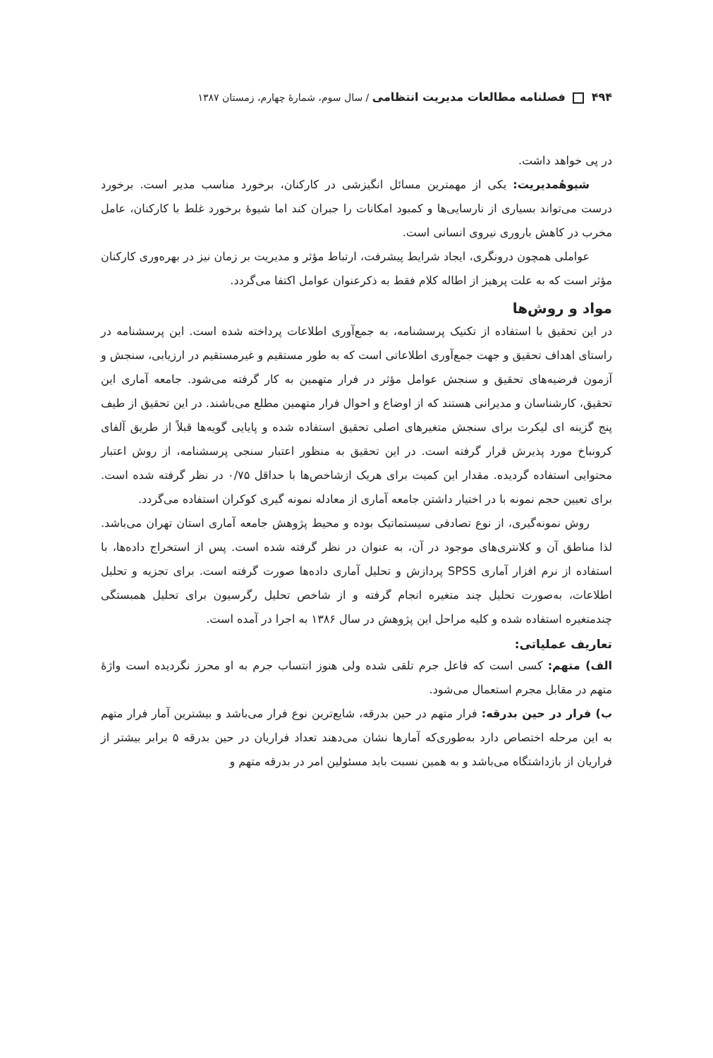۴۹۴ فصلنامه مطالعات مدیریت انتظامی / سال سوم، شمارهٔ چهارم، زمستان ۱۳۸۷
در پی خواهد داشت.
شیوهٔمدیریت: یکی از مهمترین مسائل انگیزشی در کارکنان، برخورد مناسب مدیر است. برخورد درست می‌تواند بسیاری از نارسایی‌ها و کمبود امکانات را جبران کند اما شیوهٔ برخورد غلط با کارکنان، عامل مخرب در کاهش باروری نیروی انسانی است.
عواملی همچون درونگری، ایجاد شرایط پیشرفت، ارتباط مؤثر و مدیریت بر زمان نیز در بهره‌وری کارکنان مؤثر است که به علت پرهیز از اطاله کلام فقط به ذکرعنوان عوامل اکتفا می‌گردد.
مواد و روش‌ها
در این تحقیق با استفاده از تکنیک پرسشنامه، به جمع‌آوری اطلاعات پرداخته شده است. این پرسشنامه در راستای اهداف تحقیق و جهت جمع‌آوری اطلاعاتی است که به طور مستقیم و غیرمستقیم در ارزیابی، سنجش و آزمون فرضیه‌های تحقیق و سنجش عوامل مؤثر در فرار متهمین به کار گرفته می‌شود. جامعه آماری این تحقیق، کارشناسان و مدیرانی هستند که از اوضاع و احوال فرار متهمین مطلع می‌باشند. در این تحقیق از طیف پنج گزینه ای لیکرت برای سنجش متغیرهای اصلی تحقیق استفاده شده و پایایی گویه‌ها قبلاً از طریق آلفای کرونباخ مورد پذیرش قرار گرفته است. در این تحقیق به منظور اعتبار سنجی پرسشنامه، از روش اعتبار محتوایی استفاده گردیده. مقدار این کمیت برای هریک ازشاخص‌ها با حداقل ۰/۷۵ در نظر گرفته شده است. برای تعیین حجم نمونه با در اختیار داشتن جامعه آماری از معادله نمونه گیری کوکران استفاده می‌گردد.
روش نمونه‌گیری، از نوع تصادفی سیستماتیک بوده و محیط پژوهش جامعه آماری استان تهران می‌باشد. لذا مناطق آن و کلانتری‌های موجود در آن، به عنوان در نظر گرفته شده است. پس از استخراج داده‌ها، با استفاده از نرم افزار آماری SPSS پردازش و تحلیل آماری داده‌ها صورت گرفته است. برای تجزیه و تحلیل اطلاعات، به‌صورت تحلیل چند متغیره انجام گرفته و از شاخص تحلیل رگرسیون برای تحلیل همبستگی چندمتغیره استفاده شده و کلیه مراحل این پژوهش در سال ۱۳۸۶ به اجرا در آمده است.
تعاریف عملیاتی:
الف) متهم: کسی است که فاعل جرم تلقی شده ولی هنوز انتساب جرم به او محرز نگردیده است واژهٔ متهم در مقابل مجرم استعمال می‌شود.
ب) فرار در حین بدرقه: فرار متهم در حین بدرقه، شایع‌ترین نوع فرار می‌باشد و بیشترین آمار فرار متهم به این مرحله اختصاص دارد به‌طوری‌که آمارها نشان می‌دهند تعداد فراریان در حین بدرقه ۵ برابر بیشتر از فراریان از بازداشتگاه می‌باشد و به همین نسبت باید مسئولین امر در بدرقه متهم و